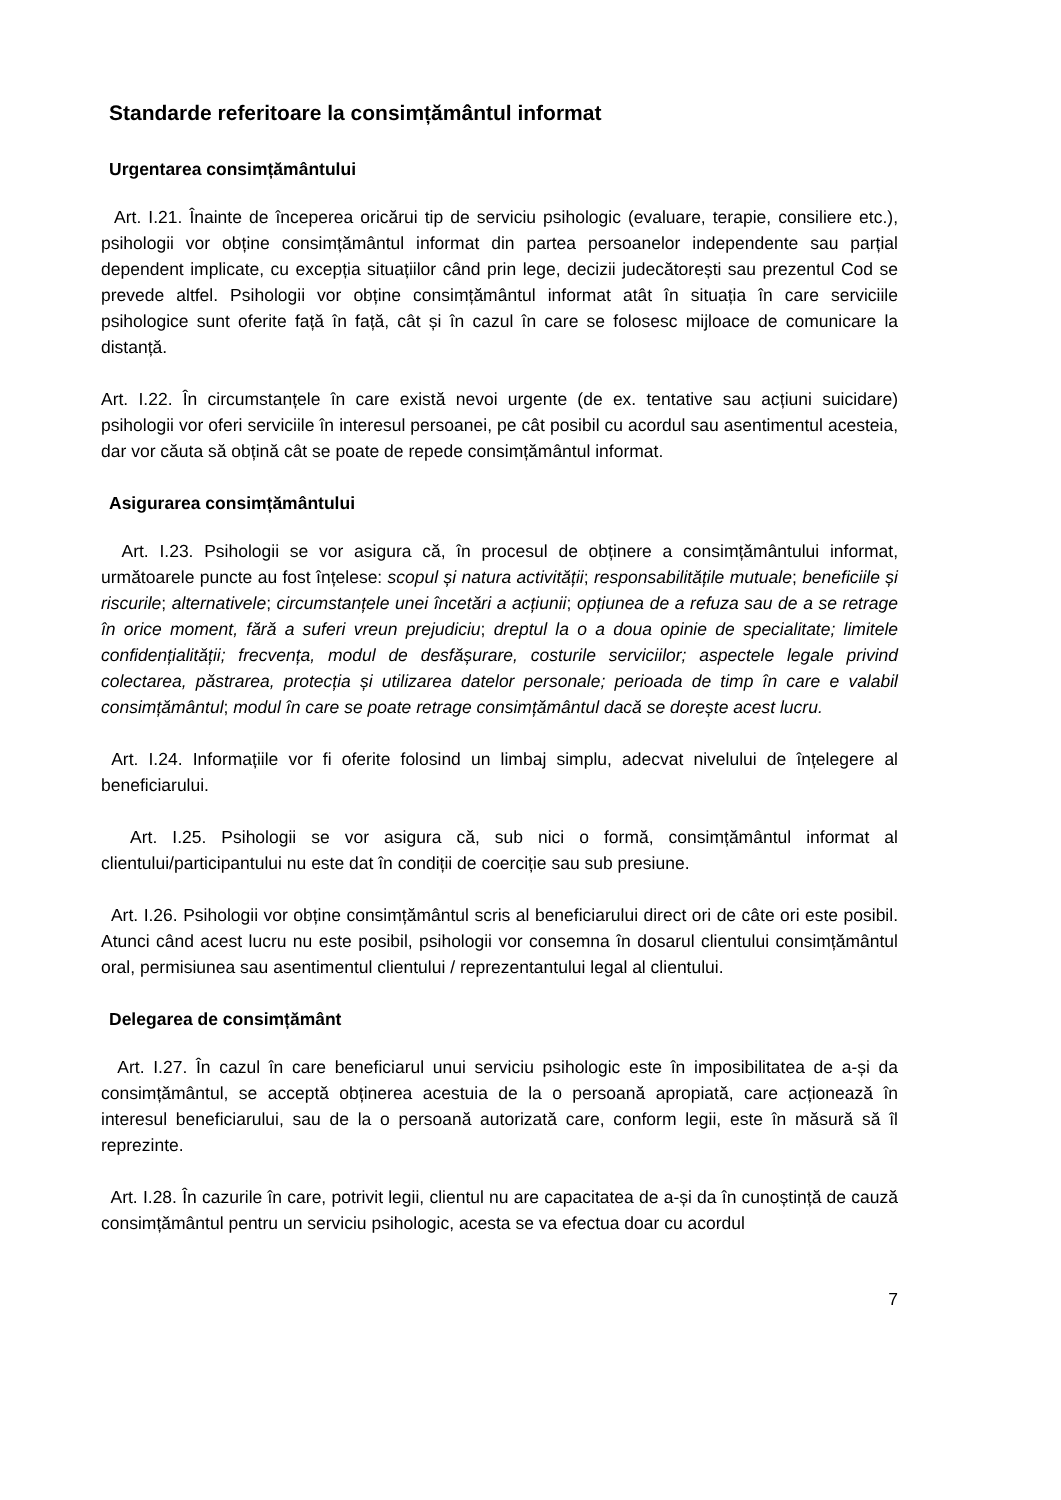Standarde referitoare la consimțământul informat
Urgentarea consimțământului
Art. I.21. Înainte de începerea oricărui tip de serviciu psihologic (evaluare, terapie, consiliere etc.), psihologii vor obține consimțământul informat din partea persoanelor independente sau parțial dependent implicate, cu excepția situațiilor când prin lege, decizii judecătorești sau prezentul Cod se prevede altfel. Psihologii vor obține consimțământul informat atât în situația în care serviciile psihologice sunt oferite față în față, cât și în cazul în care se folosesc mijloace de comunicare la distanță.
Art. I.22. În circumstanțele în care există nevoi urgente (de ex. tentative sau acțiuni suicidare) psihologii vor oferi serviciile în interesul persoanei, pe cât posibil cu acordul sau asentimentul acesteia, dar vor căuta să obțină cât se poate de repede consimțământul informat.
Asigurarea consimțământului
Art. I.23. Psihologii se vor asigura că, în procesul de obținere a consimțământului informat, următoarele puncte au fost înțelese: scopul și natura activității; responsabilitățile mutuale; beneficiile și riscurile; alternativele; circumstanțele unei încetări a acțiunii; opțiunea de a refuza sau de a se retrage în orice moment, fără a suferi vreun prejudiciu; dreptul la o a doua opinie de specialitate; limitele confidențialității; frecvența, modul de desfășurare, costurile serviciilor; aspectele legale privind colectarea, păstrarea, protecția și utilizarea datelor personale; perioada de timp în care e valabil consimțământul; modul în care se poate retrage consimțământul dacă se dorește acest lucru.
Art. I.24. Informațiile vor fi oferite folosind un limbaj simplu, adecvat nivelului de înțelegere al beneficiarului.
Art. I.25. Psihologii se vor asigura că, sub nici o formă, consimțământul informat al clientului/participantului nu este dat în condiții de coerciție sau sub presiune.
Art. I.26. Psihologii vor obține consimțământul scris al beneficiarului direct ori de câte ori este posibil. Atunci când acest lucru nu este posibil, psihologii vor consemna în dosarul clientului consimțământul oral, permisiunea sau asentimentul clientului / reprezentantului legal al clientului.
Delegarea de consimțământ
Art. I.27. În cazul în care beneficiarul unui serviciu psihologic este în imposibilitatea de a-și da consimțământul, se acceptă obținerea acestuia de la o persoană apropiată, care acționează în interesul beneficiarului, sau de la o persoană autorizată care, conform legii, este în măsură să îl reprezinte.
Art. I.28. În cazurile în care, potrivit legii, clientul nu are capacitatea de a-și da în cunoștință de cauză consimțământul pentru un serviciu psihologic, acesta se va efectua doar cu acordul
7